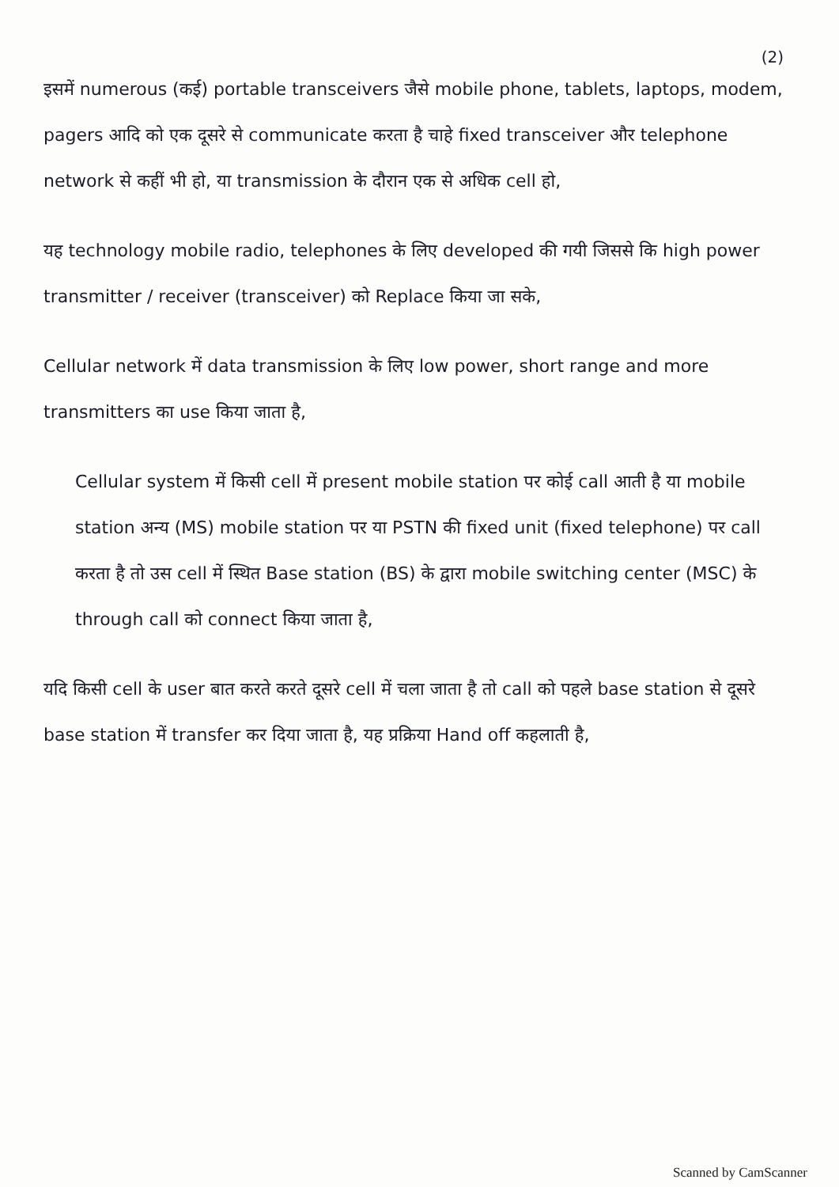(2)
इसमें numerous (कई) portable transceivers जैसे mobile phone, tablets, laptops, modem, pagers आदि को एक दूसरे से communicate करता है चाहे fixed transceiver और telephone network से कहीं भी हो, या transmission के दौरान एक से अधिक cell हो,
यह technology mobile radio, telephones के लिए developed की गयी जिससे कि high power transmitter / receiver (transceiver) को Replace किया जा सके,
Cellular network में data transmission के लिए low power, short range and more transmitters का use किया जाता है,
Cellular system में किसी cell में present mobile station पर कोई call आती है या mobile station अन्य (MS) mobile station पर या PSTN की fixed unit (fixed telephone) पर call करता है तो उस cell में स्थित Base station (BS) के द्वारा mobile switching center (MSC) के through call को connect किया जाता है,
यदि किसी cell के user बात करते करते दूसरे cell में चला जाता है तो call को पहले base station से दूसरे base station में transfer कर दिया जाता है, यह प्रक्रिया Hand off कहलाती है,
Scanned by CamScanner